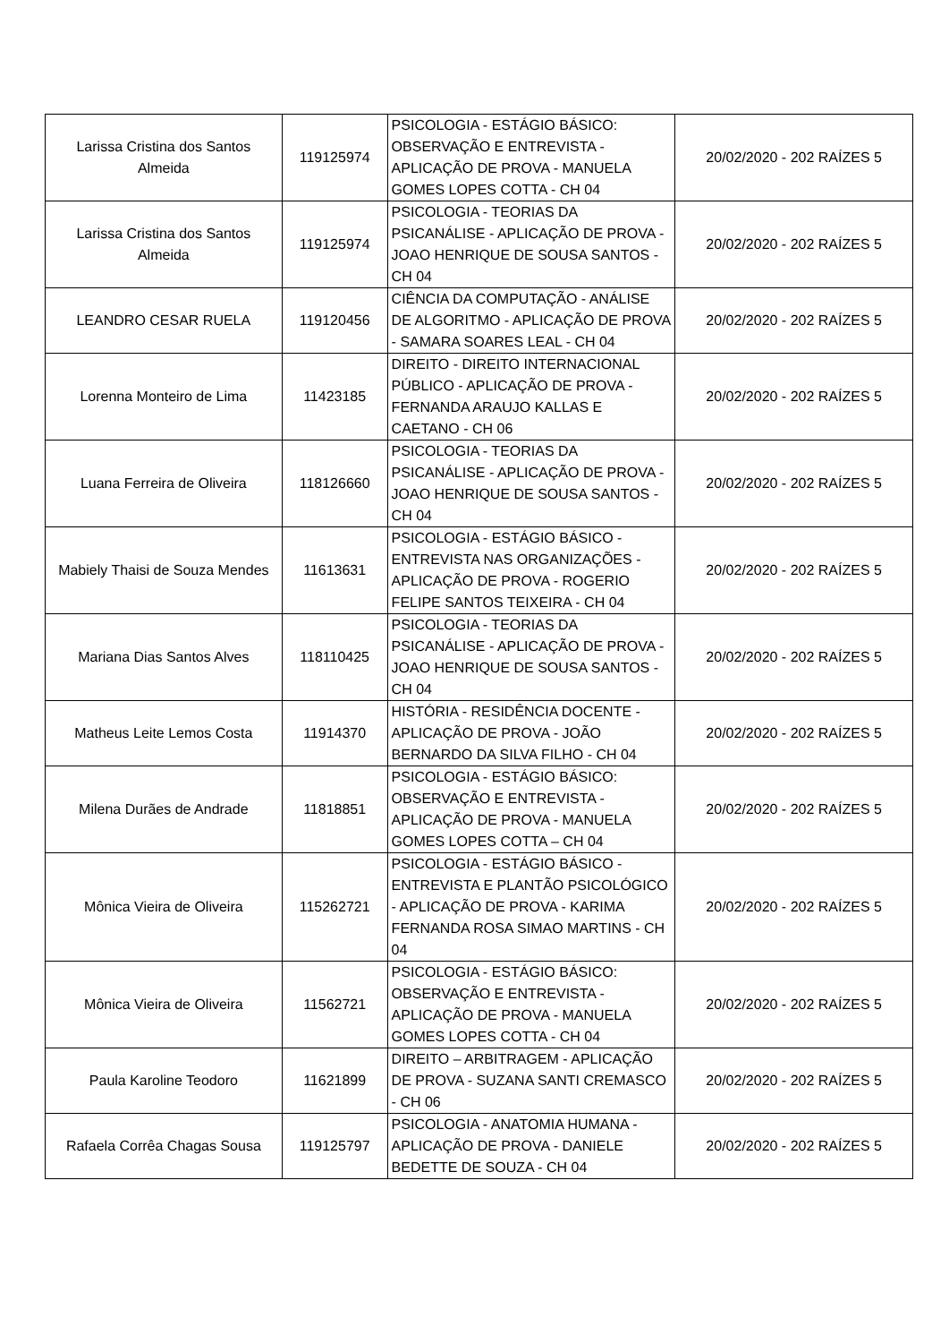| Larissa Cristina dos Santos Almeida | 119125974 | PSICOLOGIA - ESTÁGIO BÁSICO: OBSERVAÇÃO E ENTREVISTA - APLICAÇÃO DE PROVA - MANUELA GOMES LOPES COTTA - CH 04 | 20/02/2020 - 202 RAÍZES 5 |
| Larissa Cristina dos Santos Almeida | 119125974 | PSICOLOGIA - TEORIAS DA PSICANÁLISE - APLICAÇÃO DE PROVA - JOAO HENRIQUE DE SOUSA SANTOS - CH 04 | 20/02/2020 - 202 RAÍZES 5 |
| LEANDRO CESAR RUELA | 119120456 | CIÊNCIA DA COMPUTAÇÃO - ANÁLISE DE ALGORITMO - APLICAÇÃO DE PROVA - SAMARA SOARES LEAL - CH 04 | 20/02/2020 - 202 RAÍZES 5 |
| Lorenna Monteiro de Lima | 11423185 | DIREITO - DIREITO INTERNACIONAL PÚBLICO - APLICAÇÃO DE PROVA - FERNANDA ARAUJO KALLAS E CAETANO - CH 06 | 20/02/2020 - 202 RAÍZES 5 |
| Luana Ferreira de Oliveira | 118126660 | PSICOLOGIA - TEORIAS DA PSICANÁLISE - APLICAÇÃO DE PROVA - JOAO HENRIQUE DE SOUSA SANTOS - CH 04 | 20/02/2020 - 202 RAÍZES 5 |
| Mabiely Thaisi de Souza Mendes | 11613631 | PSICOLOGIA - ESTÁGIO BÁSICO - ENTREVISTA NAS ORGANIZAÇÕES - APLICAÇÃO DE PROVA - ROGERIO FELIPE SANTOS TEIXEIRA - CH 04 | 20/02/2020 - 202 RAÍZES 5 |
| Mariana Dias Santos Alves | 118110425 | PSICOLOGIA - TEORIAS DA PSICANÁLISE - APLICAÇÃO DE PROVA - JOAO HENRIQUE DE SOUSA SANTOS - CH 04 | 20/02/2020 - 202 RAÍZES 5 |
| Matheus Leite Lemos Costa | 11914370 | HISTÓRIA - RESIDÊNCIA DOCENTE - APLICAÇÃO DE PROVA - JOÃO BERNARDO DA SILVA FILHO - CH 04 | 20/02/2020 - 202 RAÍZES 5 |
| Milena Durães de Andrade | 11818851 | PSICOLOGIA - ESTÁGIO BÁSICO: OBSERVAÇÃO E ENTREVISTA - APLICAÇÃO DE PROVA - MANUELA GOMES LOPES COTTA – CH 04 | 20/02/2020 - 202 RAÍZES 5 |
| Mônica Vieira de Oliveira | 115262721 | PSICOLOGIA - ESTÁGIO BÁSICO - ENTREVISTA E PLANTÃO PSICOLÓGICO - APLICAÇÃO DE PROVA - KARIMA FERNANDA ROSA SIMAO MARTINS - CH 04 | 20/02/2020 - 202 RAÍZES 5 |
| Mônica Vieira de Oliveira | 11562721 | PSICOLOGIA - ESTÁGIO BÁSICO: OBSERVAÇÃO E ENTREVISTA - APLICAÇÃO DE PROVA - MANUELA GOMES LOPES COTTA - CH 04 | 20/02/2020 - 202 RAÍZES 5 |
| Paula Karoline Teodoro | 11621899 | DIREITO – ARBITRAGEM - APLICAÇÃO DE PROVA - SUZANA SANTI CREMASCO - CH 06 | 20/02/2020 - 202 RAÍZES 5 |
| Rafaela Corrêa Chagas Sousa | 119125797 | PSICOLOGIA - ANATOMIA HUMANA - APLICAÇÃO DE PROVA - DANIELE BEDETTE DE SOUZA - CH 04 | 20/02/2020 - 202 RAÍZES 5 |